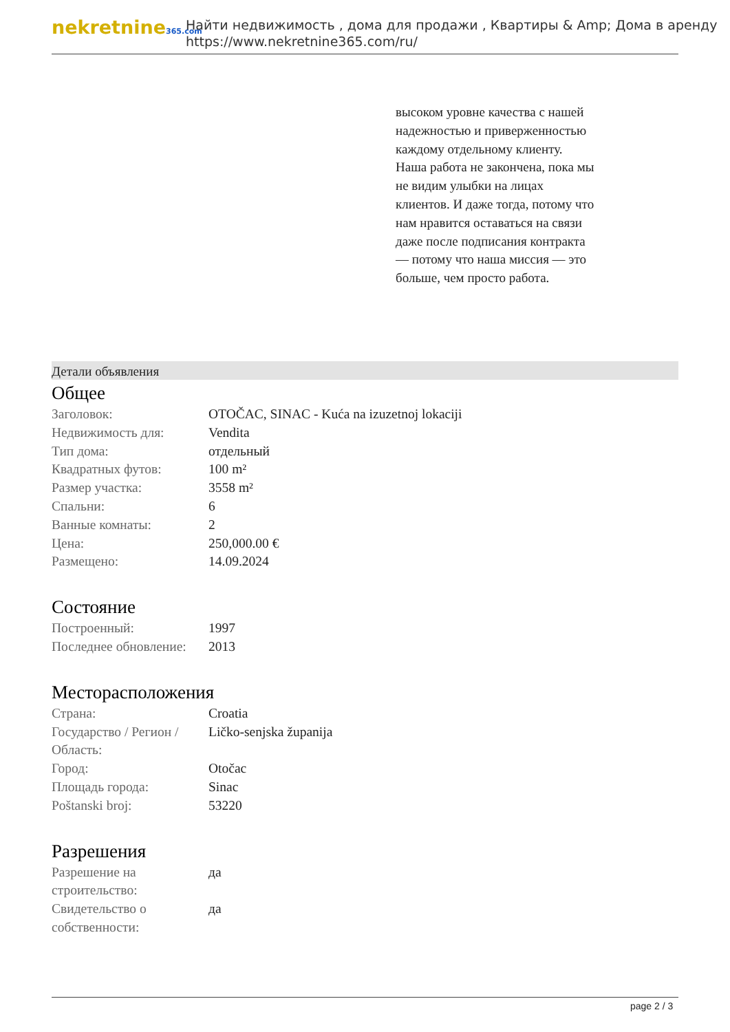nekretnine365.com
Найти недвижимость , дома для продажи , Квартиры & Amp; Дома в аренду
https://www.nekretnine365.com/ru/
высоком уровне качества с нашей надежностью и приверженностью каждому отдельному клиенту. Наша работа не закончена, пока мы не видим улыбки на лицах клиентов. И даже тогда, потому что нам нравится оставаться на связи даже после подписания контракта — потому что наша миссия — это больше, чем просто работа.
Детали объявления
Общее
| Заголовок: | OTOČAC, SINAC - Kuća na izuzetnoj lokaciji |
| Недвижимость для: | Vendita |
| Тип дома: | отдельный |
| Квадратных футов: | 100 m² |
| Размер участка: | 3558 m² |
| Спальни: | 6 |
| Ванные комнаты: | 2 |
| Цена: | 250,000.00 € |
| Размещено: | 14.09.2024 |
Состояние
| Построенный: | 1997 |
| Последнее обновление: | 2013 |
Месторасположения
| Страна: | Croatia |
| Государство / Регион / Область: | Ličko-senjska županija |
| Город: | Otočac |
| Площадь города: | Sinac |
| Poštanski broj: | 53220 |
Разрешения
| Разрешение на строительство: | да |
| Свидетельство о собственности: | да |
page 2 / 3